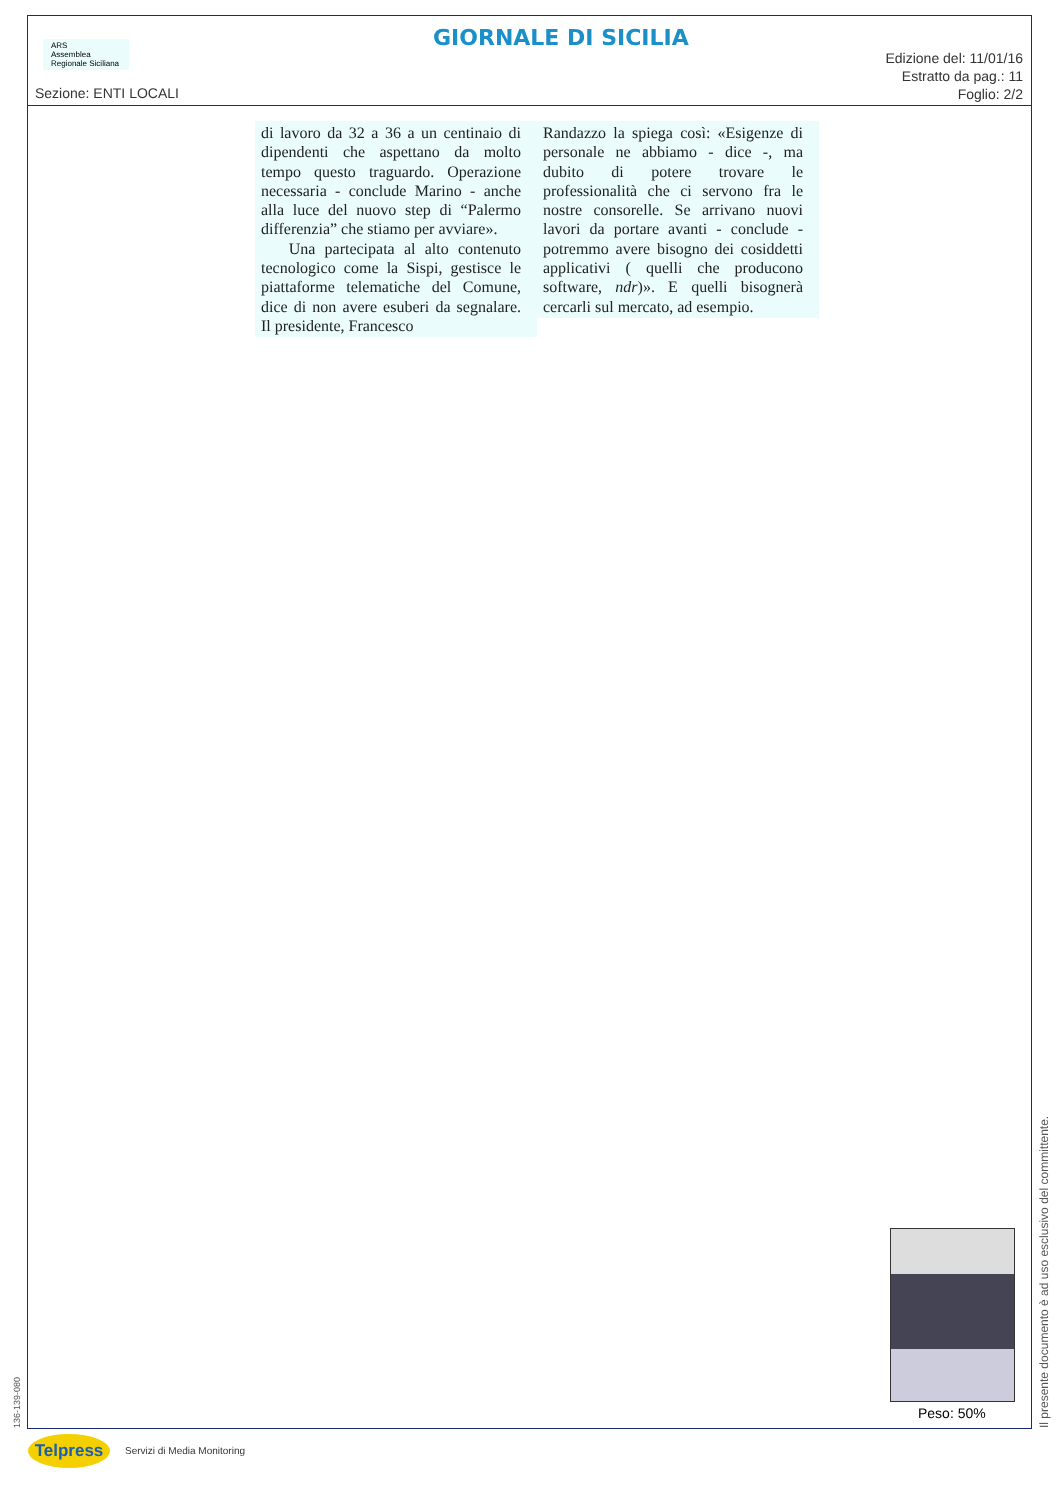ARS
Assemblea Regionale Siciliana
GIORNALE DI SICILIA
Sezione: ENTI LOCALI
Edizione del: 11/01/16
Estratto da pag.: 11
Foglio: 2/2
di lavoro da 32 a 36 a un centinaio di dipendenti che aspettano da molto tempo questo traguardo. Operazione necessaria - conclude Marino - anche alla luce del nuovo step di “Palermo differenzia” che stiamo per avviare».
Una partecipata al alto contenuto tecnologico come la Sispi, gestisce le piattaforme telematiche del Comune, dice di non avere esuberi da segnalare. Il presidente, Francesco
Randazzo la spiega così: «Esigenze di personale ne abbiamo - dice -, ma dubito di potere trovare le professionalità che ci servono fra le nostre consorelle. Se arrivano nuovi lavori da portare avanti - conclude - potremmo avere bisogno dei cosiddetti applicativi ( quelli che producono software, ndr)». E quelli bisognerà cercarli sul mercato, ad esempio.
Peso: 50%
Il presente documento è ad uso esclusivo del committente.
136-139-080
Telpress Servizi di Media Monitoring